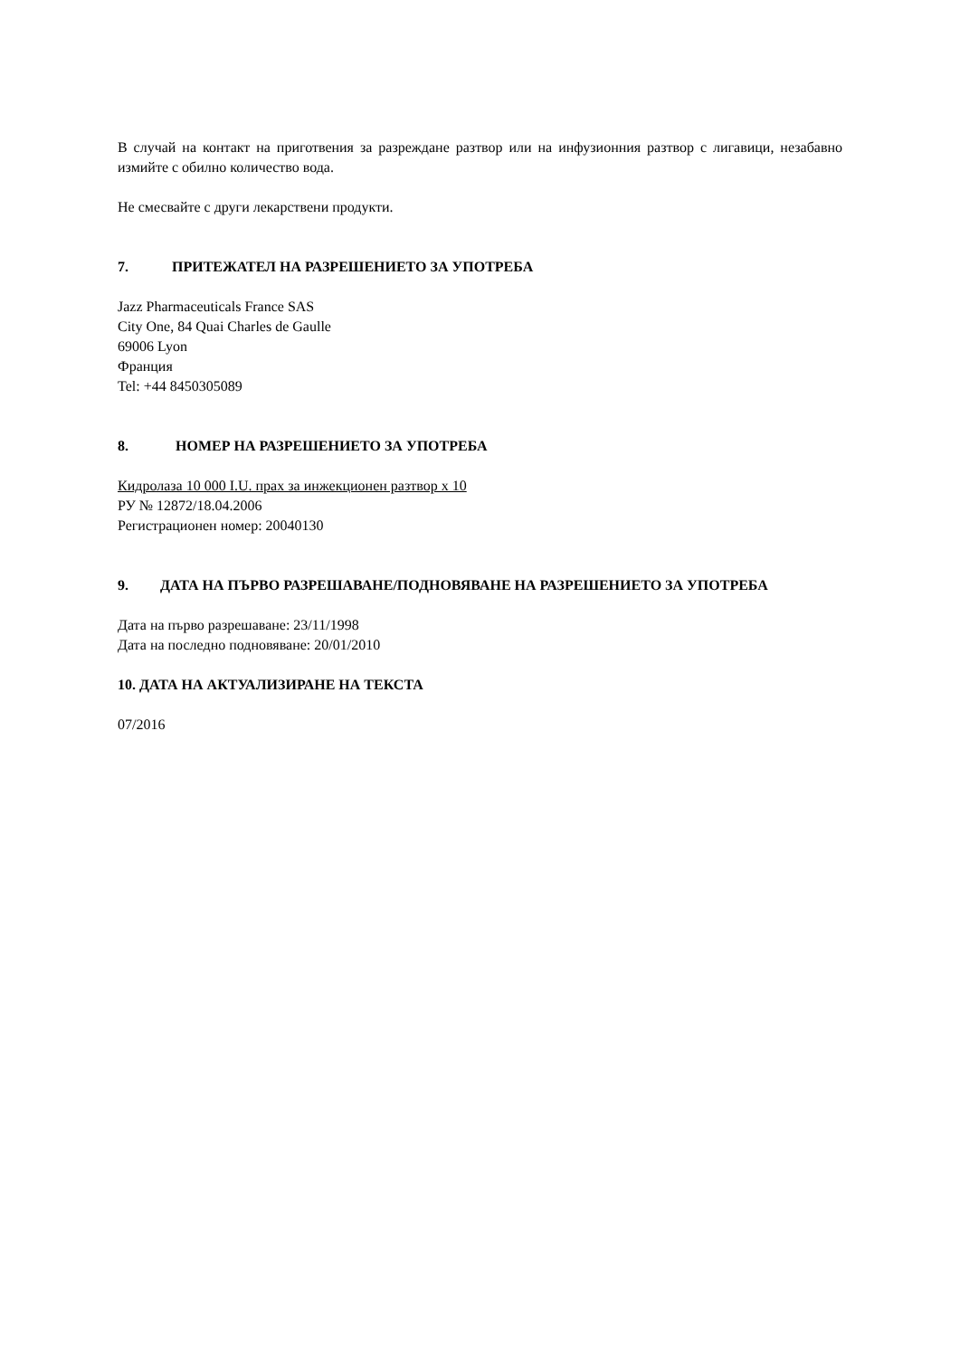В случай на контакт на приготвения за разреждане разтвор или на инфузионния разтвор с лигавици, незабавно измийте с обилно количество вода.
Не смесвайте с други лекарствени продукти.
7. ПРИТЕЖАТЕЛ НА РАЗРЕШЕНИЕТО ЗА УПОТРЕБА
Jazz Pharmaceuticals France SAS
City One, 84 Quai Charles de Gaulle
69006 Lyon
Франция
Tel: +44 8450305089
8. НОМЕР НА РАЗРЕШЕНИЕТО ЗА УПОТРЕБА
Кидролаза 10 000 I.U. прах за инжекционен разтвор x 10
РУ № 12872/18.04.2006
Регистрационен номер: 20040130
9. ДАТА НА ПЪРВО РАЗРЕШАВАНЕ/ПОДНОВЯВАНЕ НА РАЗРЕШЕНИЕТО ЗА УПОТРЕБА
Дата на първо разрешаване: 23/11/1998
Дата на последно подновяване: 20/01/2010
10. ДАТА НА АКТУАЛИЗИРАНЕ НА ТЕКСТА
07/2016